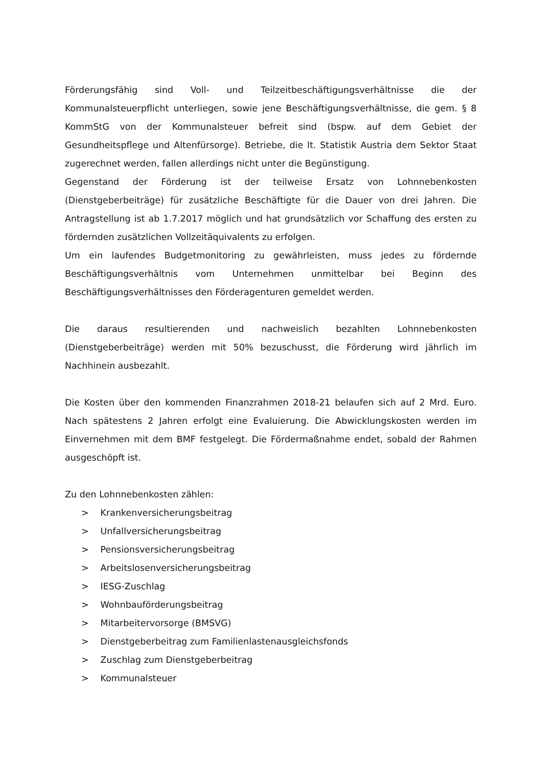Förderungsfähig sind Voll- und Teilzeitbeschäftigungsverhältnisse die der Kommunalsteuerpflicht unterliegen, sowie jene Beschäftigungsverhältnisse, die gem. § 8 KommStG von der Kommunalsteuer befreit sind (bspw. auf dem Gebiet der Gesundheitspflege und Altenfürsorge). Betriebe, die lt. Statistik Austria dem Sektor Staat zugerechnet werden, fallen allerdings nicht unter die Begünstigung.
Gegenstand der Förderung ist der teilweise Ersatz von Lohnnebenkosten (Dienstgeberbeiträge) für zusätzliche Beschäftigte für die Dauer von drei Jahren. Die Antragstellung ist ab 1.7.2017 möglich und hat grundsätzlich vor Schaffung des ersten zu fördernden zusätzlichen Vollzeitäquivalents zu erfolgen.
Um ein laufendes Budgetmonitoring zu gewährleisten, muss jedes zu fördernde Beschäftigungsverhältnis vom Unternehmen unmittelbar bei Beginn des Beschäftigungsverhältnisses den Förderagenturen gemeldet werden.
Die daraus resultierenden und nachweislich bezahlten Lohnnebenkosten (Dienstgeberbeiträge) werden mit 50% bezuschusst, die Förderung wird jährlich im Nachhinein ausbezahlt.
Die Kosten über den kommenden Finanzrahmen 2018-21 belaufen sich auf 2 Mrd. Euro. Nach spätestens 2 Jahren erfolgt eine Evaluierung. Die Abwicklungskosten werden im Einvernehmen mit dem BMF festgelegt. Die Fördermaßnahme endet, sobald der Rahmen ausgeschöpft ist.
Zu den Lohnnebenkosten zählen:
> Krankenversicherungsbeitrag
> Unfallversicherungsbeitrag
> Pensionsversicherungsbeitrag
> Arbeitslosenversicherungsbeitrag
> IESG-Zuschlag
> Wohnbauförderungsbeitrag
> Mitarbeitervorsorge (BMSVG)
> Dienstgeberbeitrag zum Familienlastenausgleichsfonds
> Zuschlag zum Dienstgeberbeitrag
> Kommunalsteuer